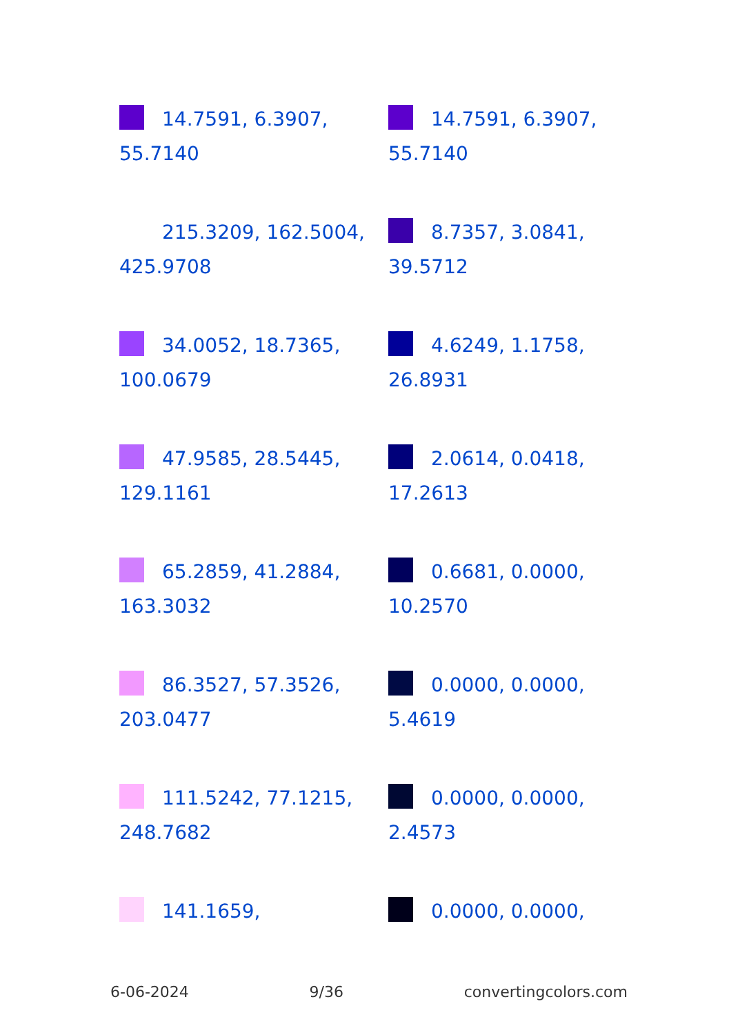14.7591, 6.3907, 55.7140
14.7591, 6.3907, 55.7140
215.3209, 162.5004, 425.9708
8.7357, 3.0841, 39.5712
34.0052, 18.7365, 100.0679
4.6249, 1.1758, 26.8931
47.9585, 28.5445, 129.1161
2.0614, 0.0418, 17.2613
65.2859, 41.2884, 163.3032
0.6681, 0.0000, 10.2570
86.3527, 57.3526, 203.0477
0.0000, 0.0000, 5.4619
111.5242, 77.1215, 248.7682
0.0000, 0.0000, 2.4573
141.1659,
0.0000, 0.0000,
6-06-2024 9/36 convertingcolors.com